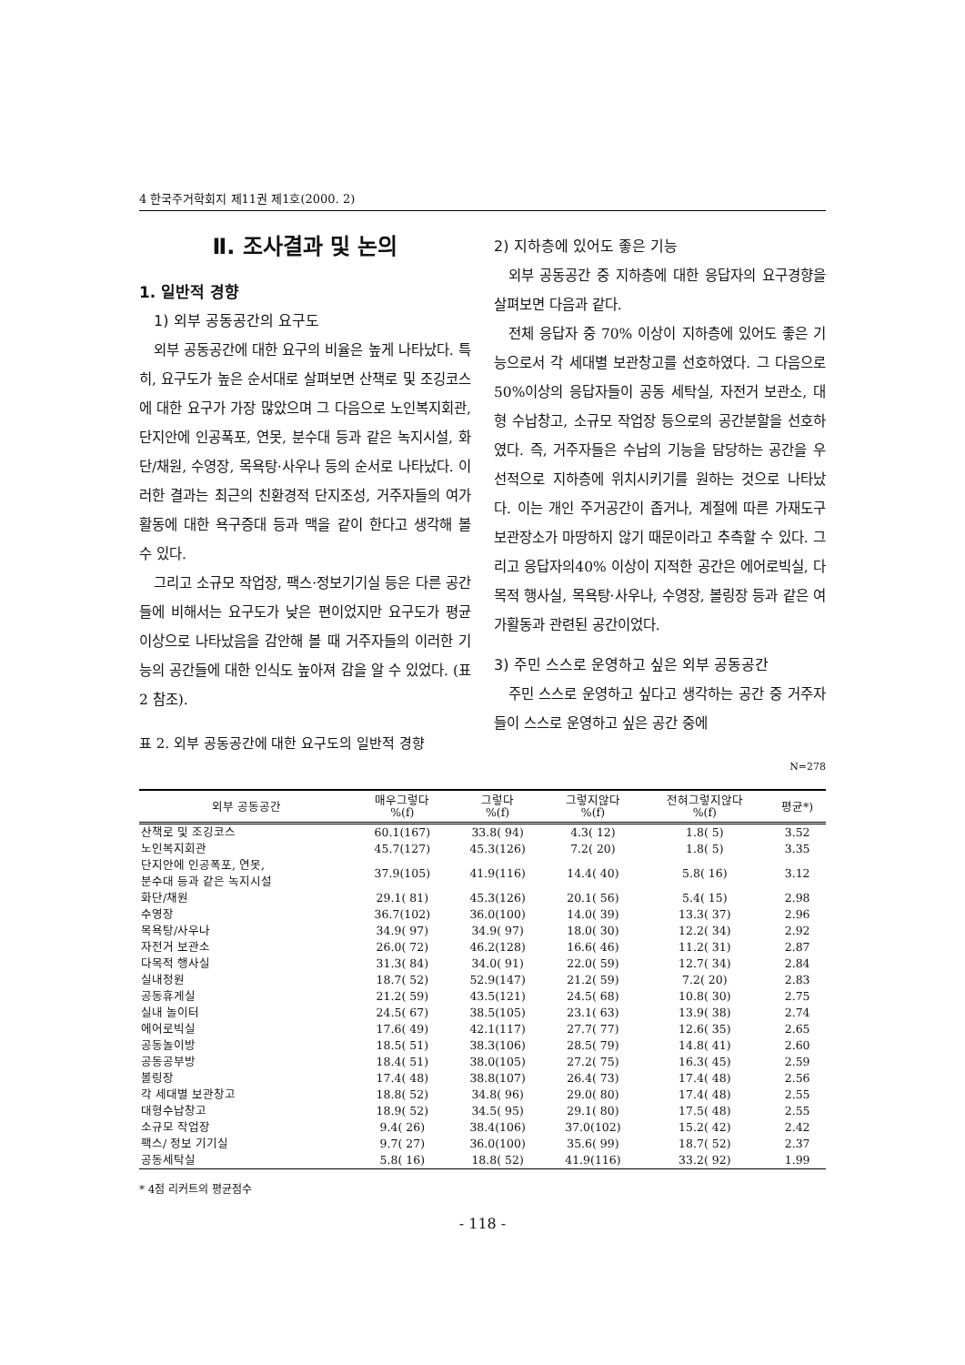4 한국주거학회지 제11권 제1호(2000. 2)
Ⅱ. 조사결과 및 논의
1. 일반적 경향
1) 외부 공동공간의 요구도
외부 공동공간에 대한 요구의 비율은 높게 나타났다. 특히, 요구도가 높은 순서대로 살펴보면 산책로 및 조깅코스에 대한 요구가 가장 많았으며 그 다음으로 노인복지회관, 단지안에 인공폭포, 연못, 분수대 등과 같은 녹지시설, 화단/채원, 수영장, 목욕탕·사우나 등의 순서로 나타났다. 이러한 결과는 최근의 친환경적 단지조성, 거주자들의 여가 활동에 대한 욕구증대 등과 맥을 같이 한다고 생각해 볼 수 있다.
그리고 소규모 작업장, 팩스·정보기기실 등은 다른 공간들에 비해서는 요구도가 낮은 편이었지만 요구도가 평균이상으로 나타났음을 감안해 볼 때 거주자들의 이러한 기능의 공간들에 대한 인식도 높아져 감을 알 수 있었다. (표2 참조).
2) 지하층에 있어도 좋은 기능
외부 공동공간 중 지하층에 대한 응답자의 요구경향을 살펴보면 다음과 같다.
전체 응답자 중 70% 이상이 지하층에 있어도 좋은 기능으로서 각 세대별 보관창고를 선호하였다. 그 다음으로 50%이상의 응답자들이 공동 세탁실, 자전거 보관소, 대형 수납창고, 소규모 작업장 등으로의 공간분할을 선호하였다. 즉, 거주자들은 수납의 기능을 담당하는 공간을 우선적으로 지하층에 위치시키기를 원하는 것으로 나타났다. 이는 개인 주거공간이 좁거나, 계절에 따른 가재도구 보관장소가 마땅하지 않기 때문이라고 추측할 수 있다. 그리고 응답자의40% 이상이 지적한 공간은 에어로빅실, 다목적 행사실, 목욕탕·사우나, 수영장, 볼링장 등과 같은 여가활동과 관련된 공간이었다.
3) 주민 스스로 운영하고 싶은 외부 공동공간
주민 스스로 운영하고 싶다고 생각하는 공간 중 거주자들이 스스로 운영하고 싶은 공간 중에
표 2. 외부 공동공간에 대한 요구도의 일반적 경향
N=278
| 외부 공동공간 | 매우그렇다 %(f) | 그렇다 %(f) | 그렇지않다 %(f) | 전혀그렇지않다 %(f) | 평균*) |
| --- | --- | --- | --- | --- | --- |
| 산책로 및 조깅코스 | 60.1(167) | 33.8( 94) | 4.3( 12) | 1.8( 5) | 3.52 |
| 노인복지회관 | 45.7(127) | 45.3(126) | 7.2( 20) | 1.8( 5) | 3.35 |
| 단지안에 인공폭포, 연못, 분수대 등과 같은 녹지시설 | 37.9(105) | 41.9(116) | 14.4( 40) | 5.8( 16) | 3.12 |
| 화단/채원 | 29.1( 81) | 45.3(126) | 20.1( 56) | 5.4( 15) | 2.98 |
| 수영장 | 36.7(102) | 36.0(100) | 14.0( 39) | 13.3( 37) | 2.96 |
| 목욕탕/사우나 | 34.9( 97) | 34.9( 97) | 18.0( 30) | 12.2( 34) | 2.92 |
| 자전거 보관소 | 26.0( 72) | 46.2(128) | 16.6( 46) | 11.2( 31) | 2.87 |
| 다목적 행사실 | 31.3( 84) | 34.0( 91) | 22.0( 59) | 12.7( 34) | 2.84 |
| 실내정원 | 18.7( 52) | 52.9(147) | 21.2( 59) | 7.2( 20) | 2.83 |
| 공동휴게실 | 21.2( 59) | 43.5(121) | 24.5( 68) | 10.8( 30) | 2.75 |
| 실내 놀이터 | 24.5( 67) | 38.5(105) | 23.1( 63) | 13.9( 38) | 2.74 |
| 에어로빅실 | 17.6( 49) | 42.1(117) | 27.7( 77) | 12.6( 35) | 2.65 |
| 공동놀이방 | 18.5( 51) | 38.3(106) | 28.5( 79) | 14.8( 41) | 2.60 |
| 공동공부방 | 18.4( 51) | 38.0(105) | 27.2( 75) | 16.3( 45) | 2.59 |
| 볼링장 | 17.4( 48) | 38.8(107) | 26.4( 73) | 17.4( 48) | 2.56 |
| 각 세대별 보관창고 | 18.8( 52) | 34.8( 96) | 29.0( 80) | 17.4( 48) | 2.55 |
| 대형수납창고 | 18.9( 52) | 34.5( 95) | 29.1( 80) | 17.5( 48) | 2.55 |
| 소규모 작업장 | 9.4( 26) | 38.4(106) | 37.0(102) | 15.2( 42) | 2.42 |
| 팩스/ 정보 기기실 | 9.7( 27) | 36.0(100) | 35.6( 99) | 18.7( 52) | 2.37 |
| 공동세탁실 | 5.8( 16) | 18.8( 52) | 41.9(116) | 33.2( 92) | 1.99 |
* 4점 리커트의 평균점수
- 118 -